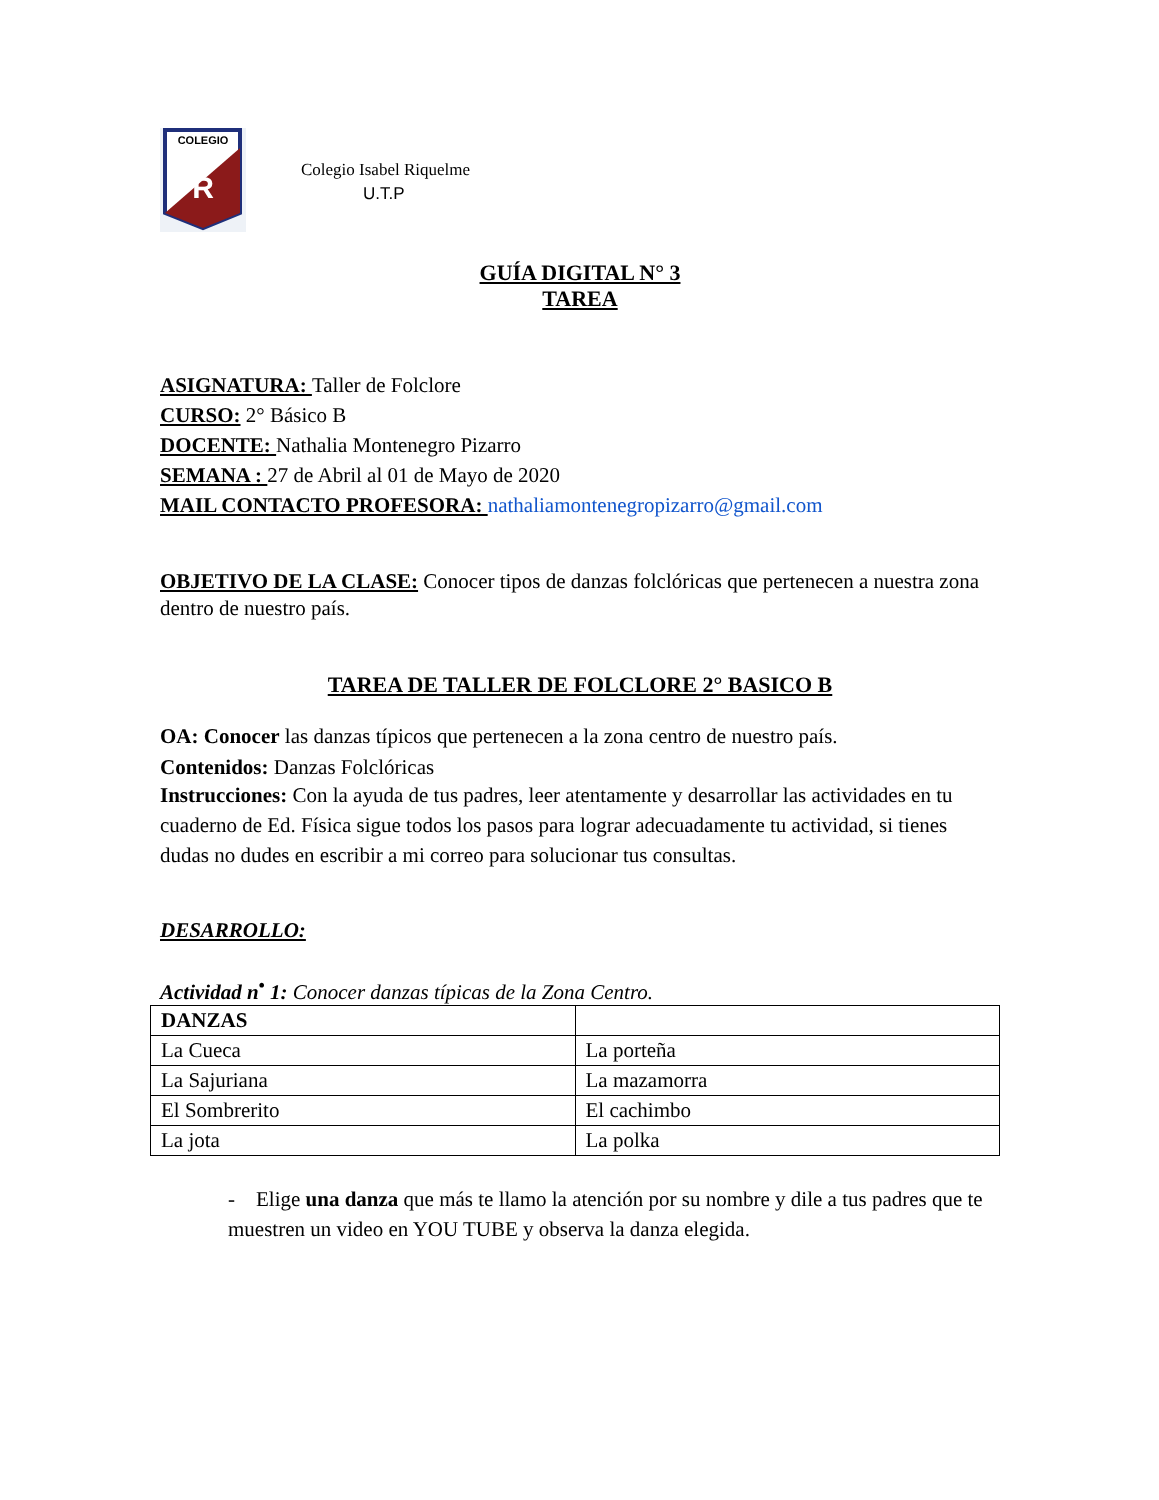COLEGIO
R
Colegio Isabel Riquelme
U.T.P
GUÍA DIGITAL N° 3
TAREA
ASIGNATURA: Taller de Folclore
CURSO: 2° Básico B
DOCENTE: Nathalia Montenegro Pizarro
SEMANA : 27 de Abril al 01 de Mayo de 2020
MAIL CONTACTO PROFESORA: nathaliamontenegropizarro@gmail.com
OBJETIVO DE LA CLASE: Conocer tipos de danzas folclóricas que pertenecen a nuestra zona dentro de nuestro país.
TAREA DE TALLER DE FOLCLORE 2° BASICO B
OA: Conocer las danzas típicos que pertenecen a la zona centro de nuestro país.
Contenidos: Danzas Folclóricas
Instrucciones: Con la ayuda de tus padres, leer atentamente y desarrollar las actividades en tu cuaderno de Ed. Física sigue todos los pasos para lograr adecuadamente tu actividad, si tienes dudas no dudes en escribir a mi correo para solucionar tus consultas.
DESARROLLO:
Actividad n<sup>•</sup> 1: Conocer danzas típicas de la Zona Centro.
| DANZAS | |
| La Cueca | La porteña |
| La Sajuriana | La mazamorra |
| El Sombrerito | El cachimbo |
| La jota | La polka |
- Elige una danza que más te llamo la atención por su nombre y dile a tus padres que te muestren un video en YOU TUBE y observa la danza elegida.